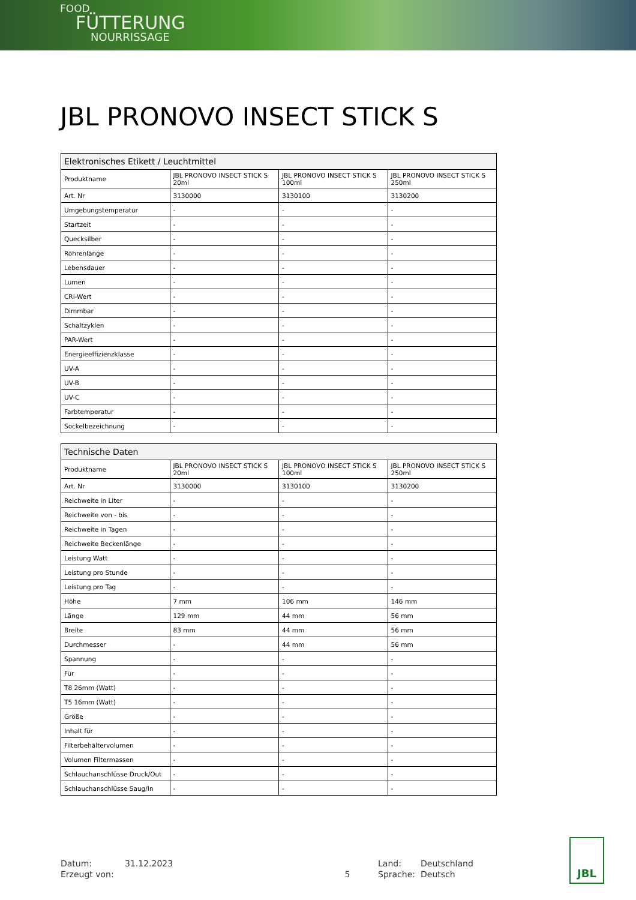FOOD
FÜTTERUNG
NOURRISSAGE
JBL PRONOVO INSECT STICK S
| Elektronisches Etikett / Leuchtmittel | | | |
| --- | --- | --- | --- |
| Produktname | JBL PRONOVO INSECT STICK S 20ml | JBL PRONOVO INSECT STICK S 100ml | JBL PRONOVO INSECT STICK S 250ml |
| Art. Nr | 3130000 | 3130100 | 3130200 |
| Umgebungstemperatur | - | - | - |
| Startzeit | - | - | - |
| Quecksilber | - | - | - |
| Röhrenlänge | - | - | - |
| Lebensdauer | - | - | - |
| Lumen | - | - | - |
| CRi-Wert | - | - | - |
| Dimmbar | - | - | - |
| Schaltzyklen | - | - | - |
| PAR-Wert | - | - | - |
| Energieeffizienzklasse | - | - | - |
| UV-A | - | - | - |
| UV-B | - | - | - |
| UV-C | - | - | - |
| Farbtemperatur | - | - | - |
| Sockelbezeichnung | - | - | - |
| Technische Daten | | | |
| --- | --- | --- | --- |
| Produktname | JBL PRONOVO INSECT STICK S 20ml | JBL PRONOVO INSECT STICK S 100ml | JBL PRONOVO INSECT STICK S 250ml |
| Art. Nr | 3130000 | 3130100 | 3130200 |
| Reichweite in Liter | - | - | - |
| Reichweite von - bis | - | - | - |
| Reichweite in Tagen | - | - | - |
| Reichweite Beckenlänge | - | - | - |
| Leistung Watt | - | - | - |
| Leistung pro Stunde | - | - | - |
| Leistung pro Tag | - | - | - |
| Höhe | 7 mm | 106 mm | 146 mm |
| Länge | 129 mm | 44 mm | 56 mm |
| Breite | 83 mm | 44 mm | 56 mm |
| Durchmesser | - | 44 mm | 56 mm |
| Spannung | - | - | - |
| Für | - | - | - |
| T8 26mm (Watt) | - | - | - |
| T5 16mm (Watt) | - | - | - |
| Größe | - | - | - |
| Inhalt für | - | - | - |
| Filterbehältervolumen | - | - | - |
| Volumen Filtermassen | - | - | - |
| Schlauchanschlüsse Druck/Out | - | - | - |
| Schlauchanschlüsse Saug/In | - | - | - |
| Datum: | 31.12.2023 | | Land: | Deutschland |
| Erzeugt von: | | 5 | Sprache: | Deutsch |
JBL